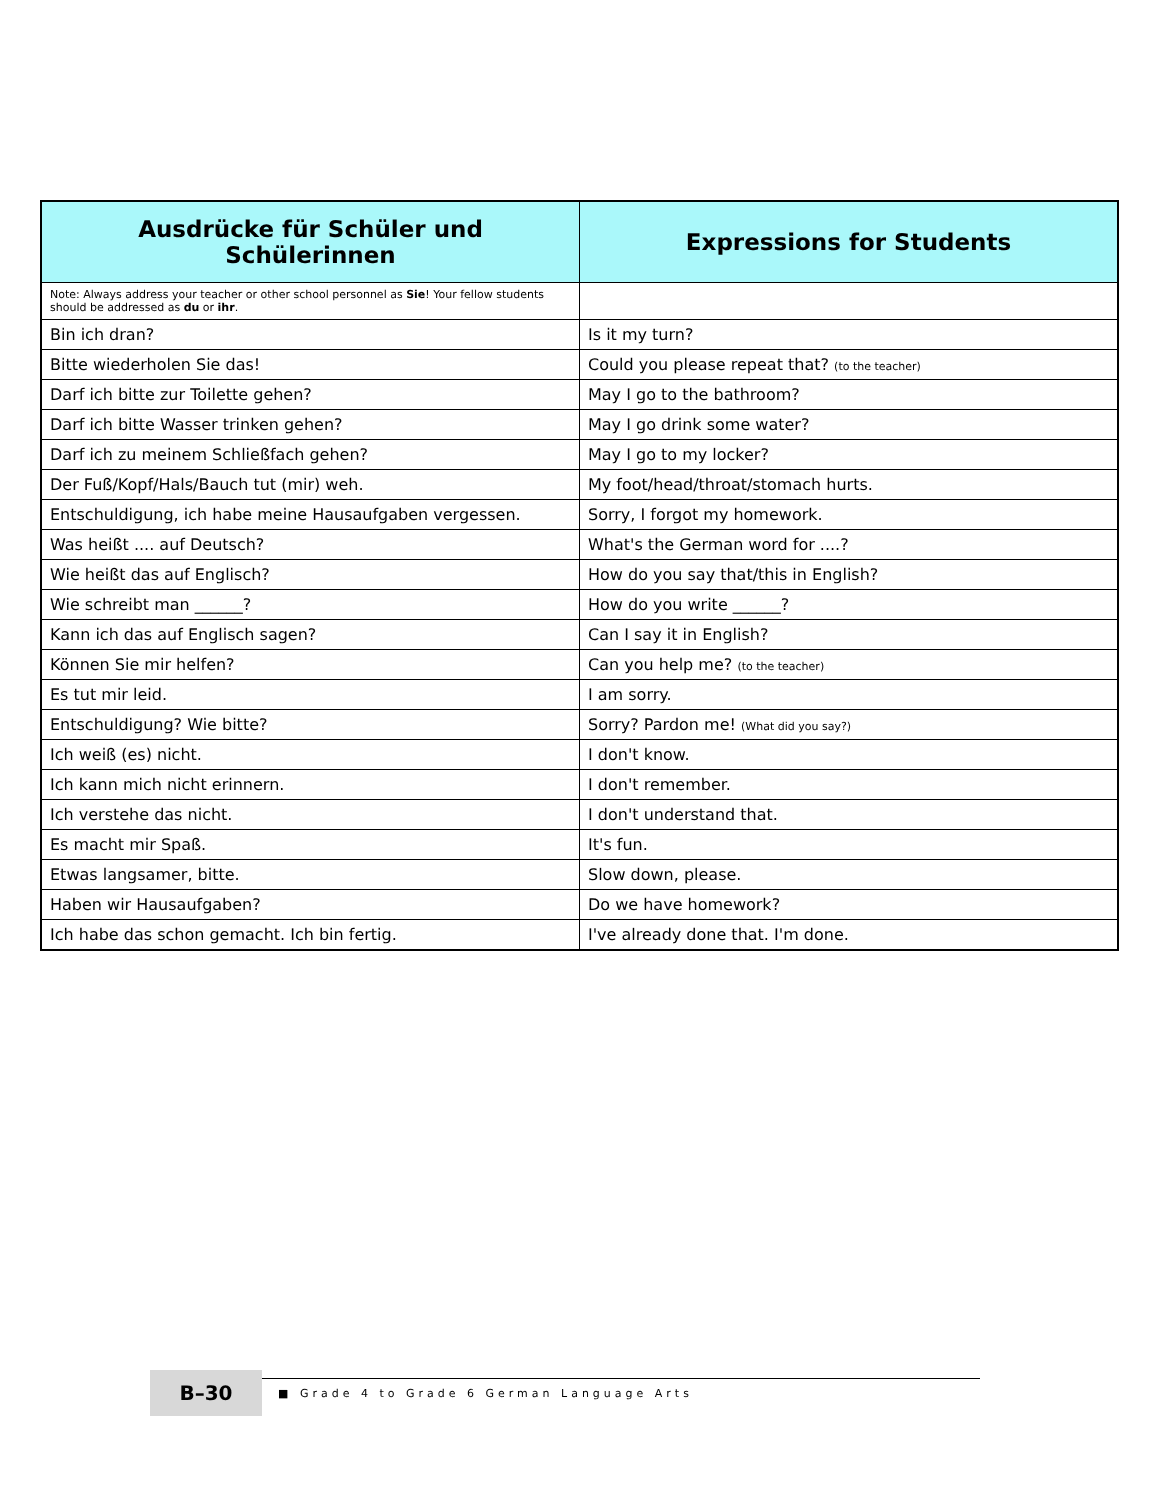| Ausdrücke für Schüler und Schülerinnen | Expressions for Students |
| --- | --- |
| Note: Always address your teacher or other school personnel as Sie ! Your fellow students should be addressed as du or ihr . | |
| Bin ich dran? | Is it my turn? |
| Bitte wiederholen Sie das! | Could you please repeat that? (to the teacher) |
| Darf ich bitte zur Toilette gehen? | May I go to the bathroom? |
| Darf ich bitte Wasser trinken gehen? | May I go drink some water? |
| Darf ich zu meinem Schließfach gehen? | May I go to my locker? |
| Der Fuß/Kopf/Hals/Bauch tut (mir) weh. | My foot/head/throat/stomach hurts. |
| Entschuldigung, ich habe meine Hausaufgaben vergessen. | Sorry, I forgot my homework. |
| Was heißt .... auf Deutsch? | What's the German word for ....? |
| Wie heißt das auf Englisch? | How do you say that/this in English? |
| Wie schreibt man ______? | How do you write ______? |
| Kann ich das auf Englisch sagen? | Can I say it in English? |
| Können Sie mir helfen? | Can you help me? (to the teacher) |
| Es tut mir leid. | I am sorry. |
| Entschuldigung? Wie bitte? | Sorry? Pardon me! (What did you say?) |
| Ich weiß (es) nicht. | I don't know. |
| Ich kann mich nicht erinnern. | I don't remember. |
| Ich verstehe das nicht. | I don't understand that. |
| Es macht mir Spaß. | It's fun. |
| Etwas langsamer, bitte. | Slow down, please. |
| Haben wir Hausaufgaben? | Do we have homework? |
| Ich habe das schon gemacht. Ich bin fertig. | I've already done that. I'm done. |
B–30
■ Grade 4 to Grade 6 German Language Arts